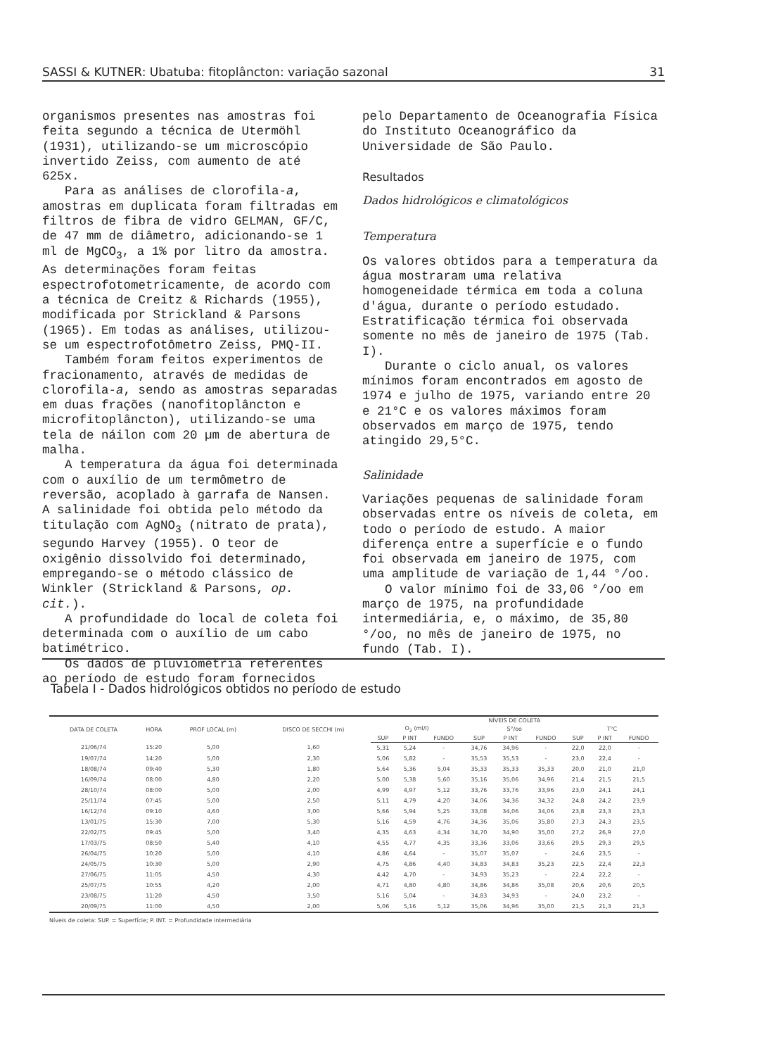SASSI & KUTNER: Ubatuba: fitoplâncton: variação sazonal 31
organismos presentes nas amostras foi feita segundo a técnica de Utermöhl (1931), utilizando-se um microscópio invertido Zeiss, com aumento de até 625x.
Para as análises de clorofila-a, amostras em duplicata foram filtradas em filtros de fibra de vidro GELMAN, GF/C, de 47 mm de diâmetro, adicionando-se 1 ml de MgCO<sub>3</sub>, a 1% por litro da amostra. As determinações foram feitas espectrofotometricamente, de acordo com a técnica de Creitz & Richards (1955), modificada por Strickland & Parsons (1965). Em todas as análises, utilizou-se um espectrofotômetro Zeiss, PMQ-II.
Também foram feitos experimentos de fracionamento, através de medidas de clorofila-a, sendo as amostras separadas em duas frações (nanofitoplâncton e microfitoplâncton), utilizando-se uma tela de náilon com 20 µm de abertura de malha.
A temperatura da água foi determinada com o auxílio de um termômetro de reversão, acoplado à garrafa de Nansen. A salinidade foi obtida pelo método da titulação com AgNO<sub>3</sub> (nitrato de prata), segundo Harvey (1955). O teor de oxigênio dissolvido foi determinado, empregando-se o método clássico de Winkler (Strickland & Parsons, op. cit.).
A profundidade do local de coleta foi determinada com o auxílio de um cabo batimétrico.
Os dados de pluviometria referentes ao período de estudo foram fornecidos
pelo Departamento de Oceanografia Física do Instituto Oceanográfico da Universidade de São Paulo.
Resultados
Dados hidrológicos e climatológicos
Temperatura
Os valores obtidos para a temperatura da água mostraram uma relativa homogeneidade térmica em toda a coluna d'água, durante o período estudado. Estratificação térmica foi observada somente no mês de janeiro de 1975 (Tab. I).
Durante o ciclo anual, os valores mínimos foram encontrados em agosto de 1974 e julho de 1975, variando entre 20 e 21°C e os valores máximos foram observados em março de 1975, tendo atingido 29,5°C.
Salinidade
Variações pequenas de salinidade foram observadas entre os níveis de coleta, em todo o período de estudo. A maior diferença entre a superfície e o fundo foi observada em janeiro de 1975, com uma amplitude de variação de 1,44 °/oo.
O valor mínimo foi de 33,06 °/oo em março de 1975, na profundidade intermediária, e, o máximo, de 35,80 °/oo, no mês de janeiro de 1975, no fundo (Tab. I).
Tabela I - Dados hidrológicos obtidos no período de estudo
| DATA DE COLETA | HORA | PROF LOCAL (m) | DISCO DE SECCHI (m) | NÍVEIS DE COLETA | | | | | | | | |
| --- | --- | --- | --- | --- | --- | --- | --- | --- | --- | --- | --- | --- |
| | | | | O<sub>2</sub> (ml/l) | | | S°/oo | | | T°C | | |
| | | | | SUP | P INT | FUNDO | SUP | P INT | FUNDO | SUP | P INT | FUNDO |
| 21/06/74 | 15:20 | 5,00 | 1,60 | 5,31 | 5,24 | - | 34,76 | 34,96 | - | 22,0 | 22,0 | - |
| 19/07/74 | 14:20 | 5,00 | 2,30 | 5,06 | 5,82 | - | 35,53 | 35,53 | - | 23,0 | 22,4 | - |
| 18/08/74 | 09:40 | 5,30 | 1,80 | 5,64 | 5,36 | 5,04 | 35,33 | 35,33 | 35,33 | 20,0 | 21,0 | 21,0 |
| 16/09/74 | 08:00 | 4,80 | 2,20 | 5,00 | 5,38 | 5,60 | 35,16 | 35,06 | 34,96 | 21,4 | 21,5 | 21,5 |
| 28/10/74 | 08:00 | 5,00 | 2,00 | 4,99 | 4,97 | 5,12 | 33,76 | 33,76 | 33,96 | 23,0 | 24,1 | 24,1 |
| 25/11/74 | 07:45 | 5,00 | 2,50 | 5,11 | 4,79 | 4,20 | 34,06 | 34,36 | 34,32 | 24,8 | 24,2 | 23,9 |
| 16/12/74 | 09:10 | 4,60 | 3,00 | 5,66 | 5,94 | 5,25 | 33,08 | 34,06 | 34,06 | 23,8 | 23,3 | 23,3 |
| 13/01/75 | 15:30 | 7,00 | 5,30 | 5,16 | 4,59 | 4,76 | 34,36 | 35,06 | 35,80 | 27,3 | 24,3 | 23,5 |
| 22/02/75 | 09:45 | 5,00 | 3,40 | 4,35 | 4,63 | 4,34 | 34,70 | 34,90 | 35,00 | 27,2 | 26,9 | 27,0 |
| 17/03/75 | 08:50 | 5,40 | 4,10 | 4,55 | 4,77 | 4,35 | 33,36 | 33,06 | 33,66 | 29,5 | 29,3 | 29,5 |
| 26/04/75 | 10:20 | 5,00 | 4,10 | 4,86 | 4,64 | - | 35,07 | 35,07 | - | 24,6 | 23,5 | - |
| 24/05/75 | 10:30 | 5,00 | 2,90 | 4,75 | 4,86 | 4,40 | 34,83 | 34,83 | 35,23 | 22,5 | 22,4 | 22,3 |
| 27/06/75 | 11:05 | 4,50 | 4,30 | 4,42 | 4,70 | - | 34,93 | 35,23 | - | 22,4 | 22,2 | - |
| 25/07/75 | 10:55 | 4,20 | 2,00 | 4,71 | 4,80 | 4,80 | 34,86 | 34,86 | 35,08 | 20,6 | 20,6 | 20,5 |
| 23/08/75 | 11:20 | 4,50 | 3,50 | 5,16 | 5,04 | - | 34,83 | 34,93 | - | 24,0 | 23,2 | - |
| 20/09/75 | 11:00 | 4,50 | 2,00 | 5,06 | 5,16 | 5,12 | 35,06 | 34,96 | 35,00 | 21,5 | 21,3 | 21,3 |
Níveis de coleta: SUP. = Superfície; P. INT. = Profundidade intermediária